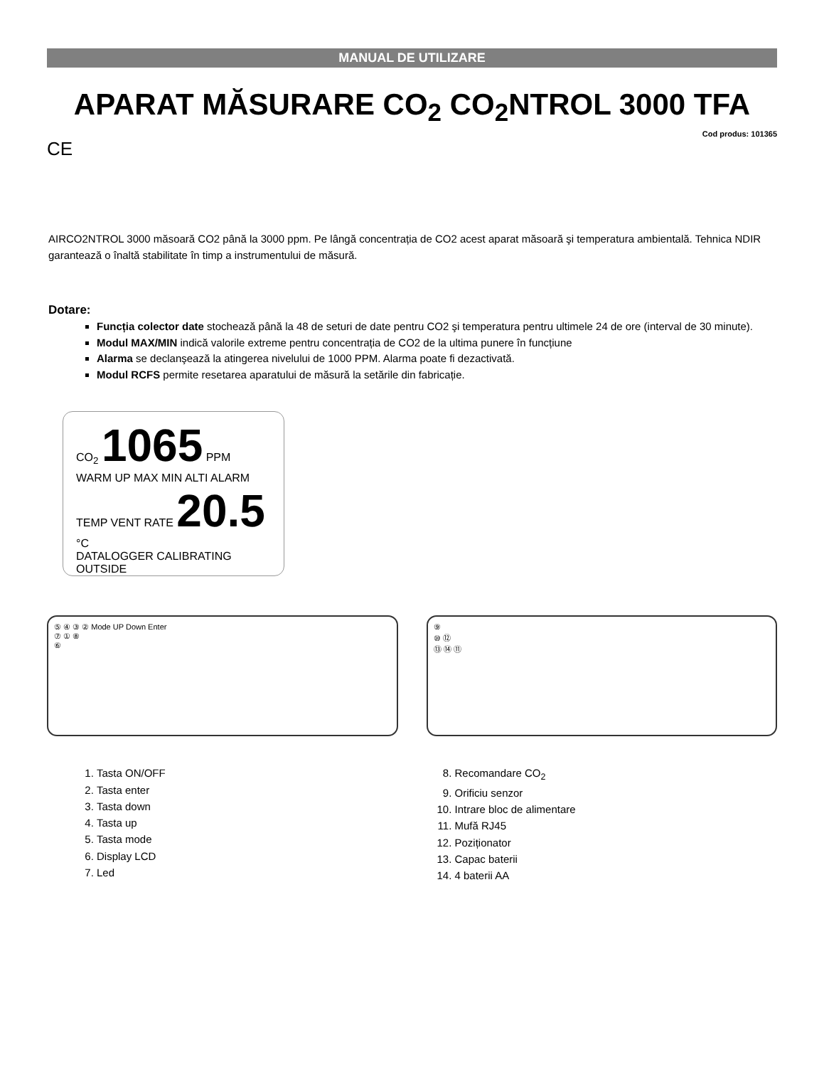MANUAL DE UTILIZARE
APARAT MĂSURARE CO<sub>2</sub> CO<sub>2</sub>NTROL 3000 TFA
Cod produs: 101365
CE
AIRCO2NTROL 3000 măsoară CO2 până la 3000 ppm. Pe lângă concentrația de CO2 acest aparat măsoară şi temperatura ambientală. Tehnica NDIR garantează o înaltă stabilitate în timp a instrumentului de măsură.
Dotare:
Funcția colector date stochează până la 48 de seturi de date pentru CO2 şi temperatura pentru ultimele 24 de ore (interval de 30 minute).
Modul MAX/MIN indică valorile extreme pentru concentrația de CO2 de la ultima punere în funcțiune
Alarma se declanşează la atingerea nivelului de 1000 PPM. Alarma poate fi dezactivată.
Modul RCFS permite resetarea aparatului de măsură la setările din fabricație.
CO<sub>2</sub> 1065 PPM
WARM UP MAX MIN ALTI ALARM
TEMP VENT RATE 20.5 °C
DATALOGGER CALIBRATING OUTSIDE
⑤ ④ ③ ② Mode UP Down Enter
⑦ ① ⑧
⑥
⑨
⑩ ⑫
⑬ ⑭ ⑪
1. Tasta ON/OFF
2. Tasta enter
3. Tasta down
4. Tasta up
5. Tasta mode
6. Display LCD
7. Led
8. Recomandare CO<sub>2</sub>
9. Orificiu senzor
10. Intrare bloc de alimentare
11. Mufă RJ45
12. Poziționator
13. Capac baterii
14. 4 baterii AA